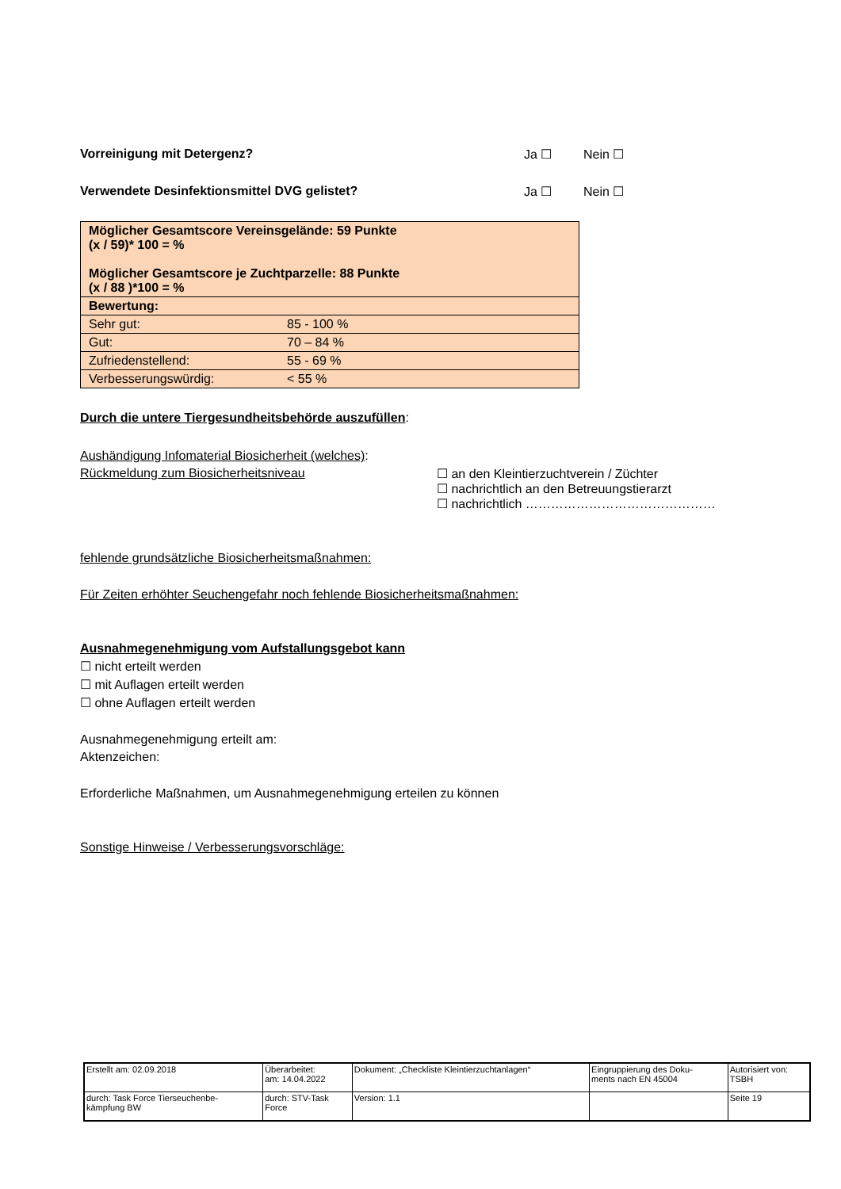Vorreinigung mit Detergenz? Ja ☐ Nein ☐
Verwendete Desinfektionsmittel DVG gelistet? Ja ☐ Nein ☐
| Möglicher Gesamtscore Vereinsgelände: 59 Punkte (x / 59)* 100 = % Möglicher Gesamtscore je Zuchtparzelle: 88 Punkte (x / 88 )*100 = % | |
| Bewertung: | |
| Sehr gut: | 85 - 100 % |
| Gut: | 70 – 84 % |
| Zufriedenstellend: | 55 - 69 % |
| Verbesserungswürdig: | < 55 % |
Durch die untere Tiergesundheitsbehörde auszufüllen:
Aushändigung Infomaterial Biosicherheit (welches):
Rückmeldung zum Biosicherheitsniveau ☐ an den Kleintierzuchtverein / Züchter
☐ nachrichtlich an den Betreuungstierarzt
☐ nachrichtlich ………………………………………
fehlende grundsätzliche Biosicherheitsmaßnahmen:
Für Zeiten erhöhter Seuchengefahr noch fehlende Biosicherheitsmaßnahmen:
Ausnahmegenehmigung vom Aufstallungsgebot kann
☐ nicht erteilt werden
☐ mit Auflagen erteilt werden
☐ ohne Auflagen erteilt werden
Ausnahmegenehmigung erteilt am:
Aktenzeichen:
Erforderliche Maßnahmen, um Ausnahmegenehmigung erteilen zu können
Sonstige Hinweise / Verbesserungsvorschläge:
| Erstellt am: 02.09.2018 | Überarbeitet: am: 14.04.2022 | Dokument: „Checkliste Kleintierzuchtanlagen“ | Eingruppierung des Doku- ments nach EN 45004 | Autorisiert von: TSBH |
| durch: Task Force Tierseuchenbe- kämpfung BW | durch: STV-Task Force | Version: 1.1 | | Seite 19 |